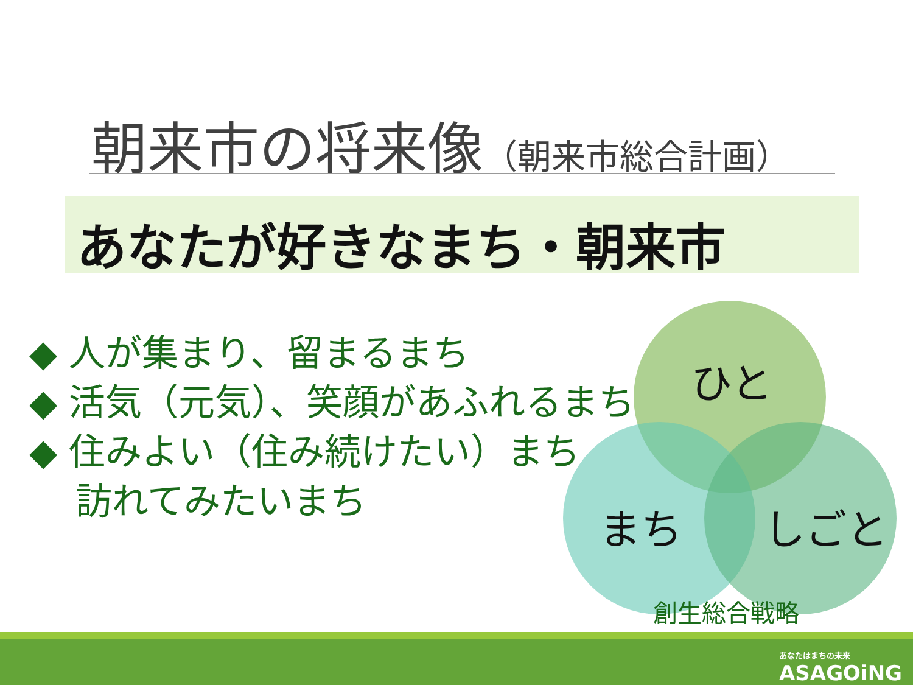朝来市の将来像（朝来市総合計画）
あなたが好きなまち・朝来市
◆ 人が集まり、留まるまち
◆ 活気（元気）、笑顔があふれるまち
◆ 住みよい（住み続けたい）まち
訪れてみたいまち
ひと
まち しごと
創生総合戦略
あなたはまちの未来
ASAGOiNG